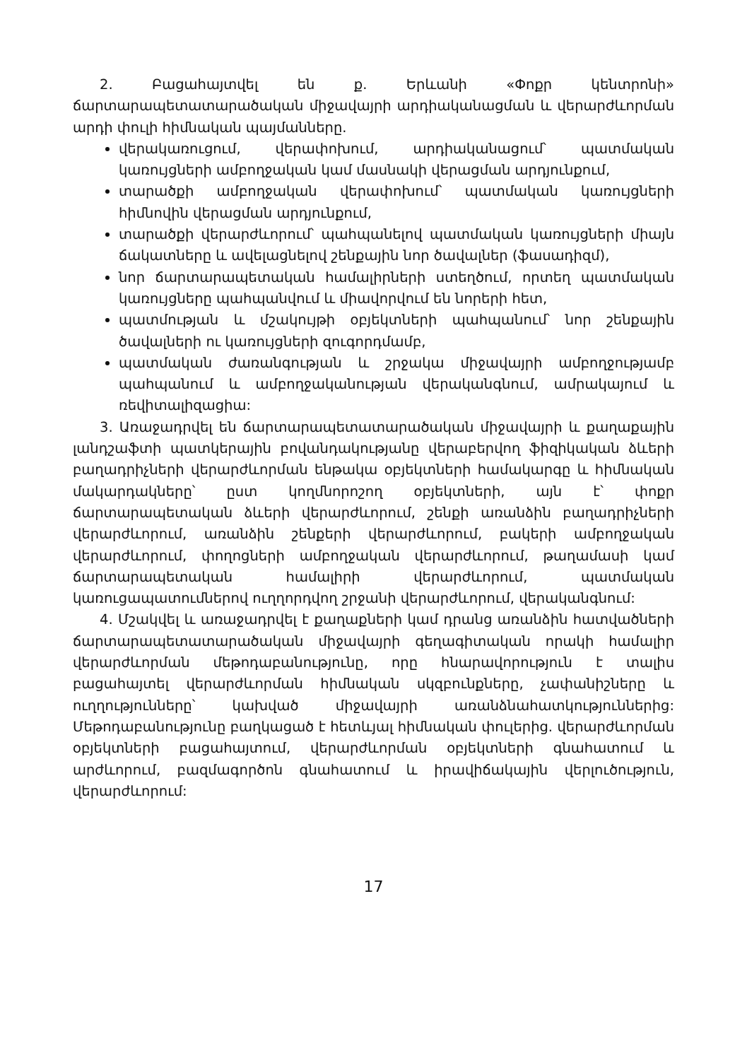2. Բացահայտվել են ք. Երևանի «Փոքր կենտրոնի» ճարտարապետատարածական միջավայրի արդիականացման և վերարժևորման արդի փուլի հիմնական պայմանները.
վերակառուցում, վերափոխում, արդիականացում՝ պատմական կառույցների ամբողջական կամ մասնակի վերացման արդյունքում,
տարածքի ամբողջական վերափոխում՝ պատմական կառույցների հիմնովին վերացման արդյունքում,
տարածքի վերարժևորում՝ պահպանելով պատմական կառույցների միայն ճակատները և ավելացնելով շենքային նոր ծավալներ (ֆասադիզմ),
նոր ճարտարապետական համալիրների ստեղծում, որտեղ պատմական կառույցները պահպանվում և միավորվում են նորերի հետ,
պատմության և մշակույթի օբյեկտների պահպանում՝ նոր շենքային ծավալների ու կառույցների զուգորդմամբ,
պատմական ժառանգության և շրջակա միջավայրի ամբողջությամբ պահպանում և ամբողջականության վերականգնում, ամրակայում և ռեվիտալիզացիա:
3. Առաջադրվել են ճարտարապետատարածական միջավայրի և քաղաքային լանդշաֆտի պատկերային բովանդակությանը վերաբերվող ֆիզիկական ձևերի բաղադրիչների վերարժևորման ենթակա օբյեկտների համակարգը և հիմնական մակարդակները՝ ըստ կողմնորոշող օբյեկտների, այն է՝ փոքր ճարտարապետական ձևերի վերարժևորում, շենքի առանձին բաղադրիչների վերարժևորում, առանձին շենքերի վերարժևորում, բակերի ամբողջական վերարժևորում, փողոցների ամբողջական վերարժևորում, թաղամասի կամ ճարտարապետական համալիրի վերարժևորում, պատմական կառուցապատումներով ուղղորդվող շրջանի վերարժևորում, վերականգնում:
4. Մշակվել և առաջադրվել է քաղաքների կամ դրանց առանձին հատվածների ճարտարապետատարածական միջավայրի գեղագիտական որակի համալիր վերարժևորման մեթոդաբանությունը, որը հնարավորություն է տալիս բացահայտել վերարժևորման հիմնական սկզբունքները, չափանիշները և ուղղությունները՝ կախված միջավայրի առանձնահատկություններից: Մեթոդաբանությունը բաղկացած է հետևյալ հիմնական փուլերից. վերարժևորման օբյեկտների բացահայտում, վերարժևորման օբյեկտների գնահատում և արժևորում, բազմագործոն գնահատում և իրավիճակային վերլուծություն, վերարժևորում:
17